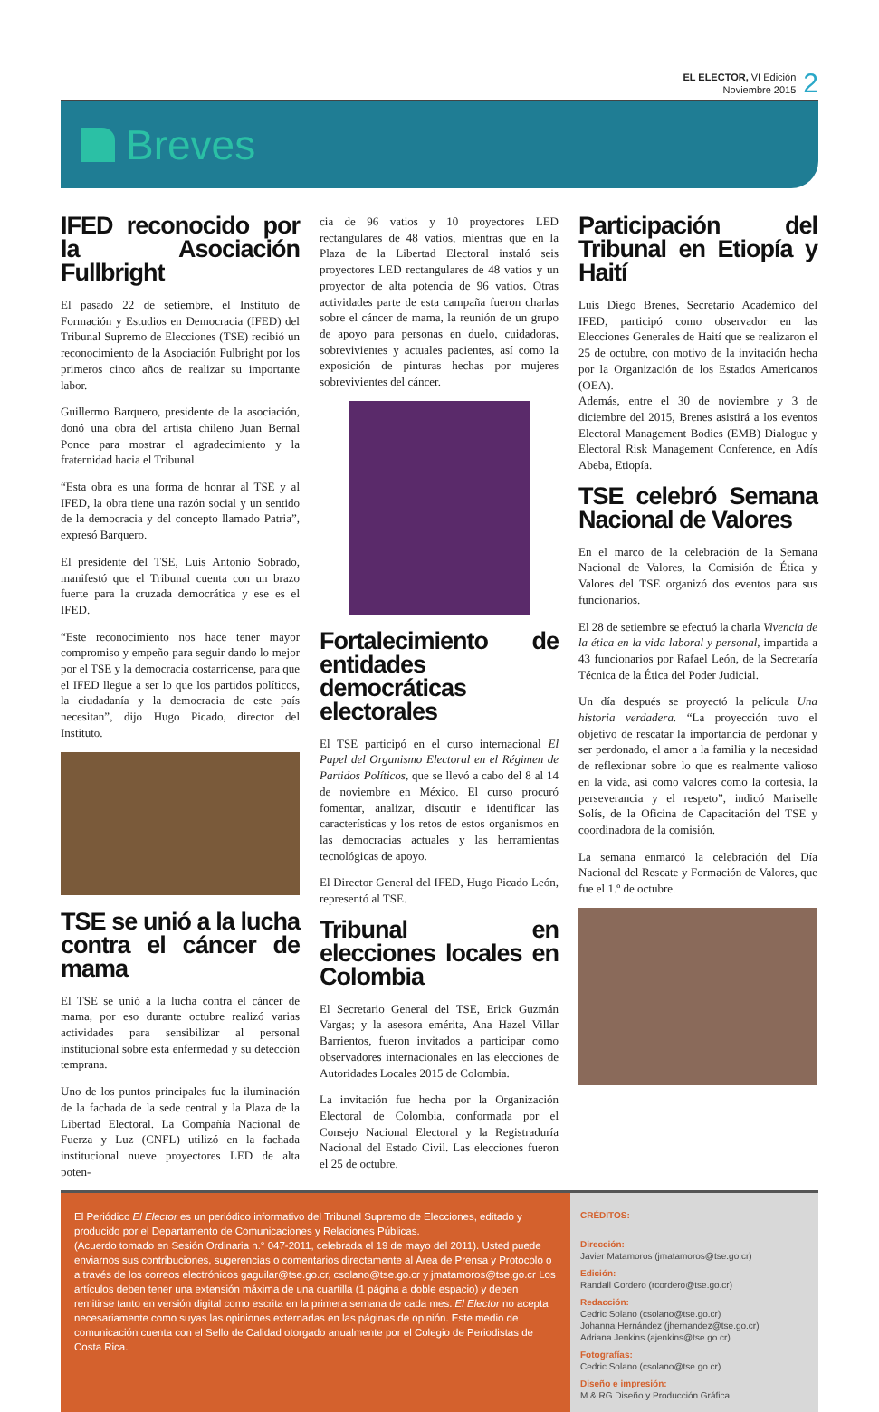EL ELECTOR, VI Edición
Noviembre 2015
2
Breves
IFED reconocido por la Asociación Fullbright
El pasado 22 de setiembre, el Instituto de Formación y Estudios en Democracia (IFED) del Tribunal Supremo de Elecciones (TSE) recibió un reconocimiento de la Asociación Fulbright por los primeros cinco años de realizar su importante labor.
Guillermo Barquero, presidente de la asociación, donó una obra del artista chileno Juan Bernal Ponce para mostrar el agradecimiento y la fraternidad hacia el Tribunal.
“Esta obra es una forma de honrar al TSE y al IFED, la obra tiene una razón social y un sentido de la democracia y del concepto llamado Patria”, expresó Barquero.
El presidente del TSE, Luis Antonio Sobrado, manifestó que el Tribunal cuenta con un brazo fuerte para la cruzada democrática y ese es el IFED.
“Este reconocimiento nos hace tener mayor compromiso y empeño para seguir dando lo mejor por el TSE y la democracia costarricense, para que el IFED llegue a ser lo que los partidos políticos, la ciudadanía y la democracia de este país necesitan”, dijo Hugo Picado, director del Instituto.
TSE se unió a la lucha contra el cáncer de mama
El TSE se unió a la lucha contra el cáncer de mama, por eso durante octubre realizó varias actividades para sensibilizar al personal institucional sobre esta enfermedad y su detección temprana.
Uno de los puntos principales fue la iluminación de la fachada de la sede central y la Plaza de la Libertad Electoral. La Compañía Nacional de Fuerza y Luz (CNFL) utilizó en la fachada institucional nueve proyectores LED de alta poten-
cia de 96 vatios y 10 proyectores LED rectangulares de 48 vatios, mientras que en la Plaza de la Libertad Electoral instaló seis proyectores LED rectangulares de 48 vatios y un proyector de alta potencia de 96 vatios. Otras actividades parte de esta campaña fueron charlas sobre el cáncer de mama, la reunión de un grupo de apoyo para personas en duelo, cuidadoras, sobrevivientes y actuales pacientes, así como la exposición de pinturas hechas por mujeres sobrevivientes del cáncer.
Fortalecimiento de entidades democráticas electorales
El TSE participó en el curso internacional El Papel del Organismo Electoral en el Régimen de Partidos Políticos, que se llevó a cabo del 8 al 14 de noviembre en México. El curso procuró fomentar, analizar, discutir e identificar las características y los retos de estos organismos en las democracias actuales y las herramientas tecnológicas de apoyo.
El Director General del IFED, Hugo Picado León, representó al TSE.
Tribunal en elecciones locales en Colombia
El Secretario General del TSE, Erick Guzmán Vargas; y la asesora emérita, Ana Hazel Villar Barrientos, fueron invitados a participar como observadores internacionales en las elecciones de Autoridades Locales 2015 de Colombia.
La invitación fue hecha por la Organización Electoral de Colombia, conformada por el Consejo Nacional Electoral y la Registraduría Nacional del Estado Civil. Las elecciones fueron el 25 de octubre.
Participación del Tribunal en Etiopía y Haití
Luis Diego Brenes, Secretario Académico del IFED, participó como observador en las Elecciones Generales de Haití que se realizaron el 25 de octubre, con motivo de la invitación hecha por la Organización de los Estados Americanos (OEA).
Además, entre el 30 de noviembre y 3 de diciembre del 2015, Brenes asistirá a los eventos Electoral Management Bodies (EMB) Dialogue y Electoral Risk Management Conference, en Adís Abeba, Etiopía.
TSE celebró Semana Nacional de Valores
En el marco de la celebración de la Semana Nacional de Valores, la Comisión de Ética y Valores del TSE organizó dos eventos para sus funcionarios.
El 28 de setiembre se efectuó la charla Vivencia de la ética en la vida laboral y personal, impartida a 43 funcionarios por Rafael León, de la Secretaría Técnica de la Ética del Poder Judicial.
Un día después se proyectó la película Una historia verdadera. “La proyección tuvo el objetivo de rescatar la importancia de perdonar y ser perdonado, el amor a la familia y la necesidad de reflexionar sobre lo que es realmente valioso en la vida, así como valores como la cortesía, la perseverancia y el respeto”, indicó Mariselle Solís, de la Oficina de Capacitación del TSE y coordinadora de la comisión.
La semana enmarcó la celebración del Día Nacional del Rescate y Formación de Valores, que fue el 1.º de octubre.
El Periódico El Elector es un periódico informativo del Tribunal Supremo de Elecciones, editado y producido por el Departamento de Comunicaciones y Relaciones Públicas.
(Acuerdo tomado en Sesión Ordinaria n.° 047-2011, celebrada el 19 de mayo del 2011). Usted puede enviarnos sus contribuciones, sugerencias o comentarios directamente al Área de Prensa y Protocolo o a través de los correos electrónicos gaguilar@tse.go.cr, csolano@tse.go.cr y jmatamoros@tse.go.cr Los artículos deben tener una extensión máxima de una cuartilla (1 página a doble espacio) y deben remitirse tanto en versión digital como escrita en la primera semana de cada mes. El Elector no acepta necesariamente como suyas las opiniones externadas en las páginas de opinión. Este medio de comunicación cuenta con el Sello de Calidad otorgado anualmente por el Colegio de Periodistas de Costa Rica.
CRÉDITOS:
Dirección:
Javier Matamoros (jmatamoros@tse.go.cr)
Edición:
Randall Cordero (rcordero@tse.go.cr)
Redacción:
Cedric Solano (csolano@tse.go.cr)
Johanna Hernández (jhernandez@tse.go.cr)
Adriana Jenkins (ajenkins@tse.go.cr)
Fotografías:
Cedric Solano (csolano@tse.go.cr)
Diseño e impresión:
M & RG Diseño y Producción Gráfica.